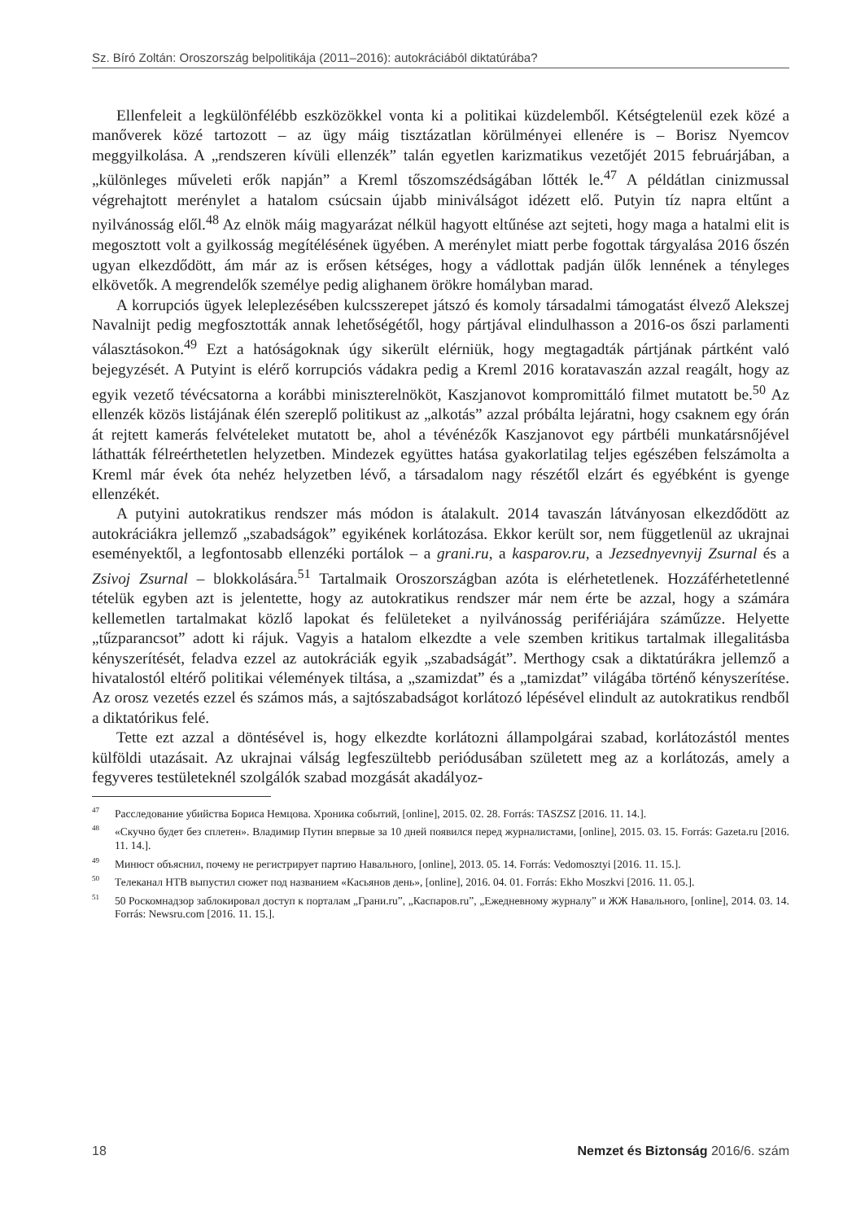Sz. Bíró Zoltán: Oroszország belpolitikája (2011–2016): autokráciából diktatúrába?
Ellenfeleit a legkülönfélébb eszközökkel vonta ki a politikai küzdelemből. Kétségtelenül ezek közé a manőverek közé tartozott – az ügy máig tisztázatlan körülményei ellenére is – Borisz Nyemcov meggyilkolása. A „rendszeren kívüli ellenzék” talán egyetlen karizmatikus vezetőjét 2015 februárjában, a „különleges műveleti erők napján” a Kreml tőszomszédságában lőtték le.<sup>47</sup> A példátlan cinizmussal végrehajtott merénylet a hatalom csúcsain újabb miniválságot idézett elő. Putyin tíz napra eltűnt a nyilvánosság elől.<sup>48</sup> Az elnök máig magyarázat nélkül hagyott eltűnése azt sejteti, hogy maga a hatalmi elit is megosztott volt a gyilkosság megítélésének ügyében. A merénylet miatt perbe fogottak tárgyalása 2016 őszén ugyan elkezdődött, ám már az is erősen kétséges, hogy a vádlottak padján ülők lennének a tényleges elkövetők. A megrendelők személye pedig alighanem örökre homályban marad.
A korrupciós ügyek leleplezésében kulcsszerepet játszó és komoly társadalmi támogatást élvező Alekszej Navalnijt pedig megfosztották annak lehetőségétől, hogy pártjával elindulhasson a 2016-os őszi parlamenti választásokon.<sup>49</sup> Ezt a hatóságoknak úgy sikerült elérniük, hogy megtagadták pártjának pártként való bejegyzését. A Putyint is elérő korrupciós vádakra pedig a Kreml 2016 koratavaszán azzal reagált, hogy az egyik vezető tévécsatorna a korábbi miniszterelnököt, Kaszjanovot kompromittáló filmet mutatott be.<sup>50</sup> Az ellenzék közös listájának élén szereplő politikust az „alkotás” azzal próbálta lejáratni, hogy csaknem egy órán át rejtett kamerás felvételeket mutatott be, ahol a tévénézők Kaszjanovot egy pártbéli munkatársnőjével láthatták félreérthetetlen helyzetben. Mindezek együttes hatása gyakorlatilag teljes egészében felszámolta a Kreml már évek óta nehéz helyzetben lévő, a társadalom nagy részétől elzárt és egyébként is gyenge ellenzékét.
A putyini autokratikus rendszer más módon is átalakult. 2014 tavaszán látványosan elkezdődött az autokráciákra jellemző „szabadságok” egyikének korlátozása. Ekkor került sor, nem függetlenül az ukrajnai eseményektől, a legfontosabb ellenzéki portálok – a grani.ru, a kasparov.ru, a Jezsednyevnyij Zsurnal és a Zsivoj Zsurnal – blokkolására.<sup>51</sup> Tartalmaik Oroszországban azóta is elérhetetlenek. Hozzáférhetetlenné tételük egyben azt is jelentette, hogy az autokratikus rendszer már nem érte be azzal, hogy a számára kellemetlen tartalmakat közlő lapokat és felületeket a nyilvánosság perifériájára száműzze. Helyette „tűzparancsot” adott ki rájuk. Vagyis a hatalom elkezdte a vele szemben kritikus tartalmak illegalitásba kényszerítését, feladva ezzel az autokráciák egyik „szabadságát”. Merthogy csak a diktatúrákra jellemző a hivatalostól eltérő politikai vélemények tiltása, a „szamizdat” és a „tamizdat” világába történő kényszerítése. Az orosz vezetés ezzel és számos más, a sajtószabadságot korlátozó lépésével elindult az autokratikus rendből a diktatórikus felé.
Tette ezt azzal a döntésével is, hogy elkezdte korlátozni állampolgárai szabad, korlátozástól mentes külföldi utazásait. Az ukrajnai válság legfeszültebb periódusában született meg az a korlátozás, amely a fegyveres testületeknél szolgálók szabad mozgását akadályoz-
<sup>47</sup> Расследование убийства Бориса Немцова. Хроника событий, [online], 2015. 02. 28. Forrás: TASZSZ [2016. 11. 14.].
<sup>48</sup> «Скучно будет без сплетен». Владимир Путин впервые за 10 дней появился перед журналистами, [online], 2015. 03. 15. Forrás: Gazeta.ru [2016. 11. 14.].
<sup>49</sup> Минюст объяснил, почему не регистрирует партию Навального, [online], 2013. 05. 14. Forrás: Vedomosztyi [2016. 11. 15.].
<sup>50</sup> Телеканал НТВ выпустил сюжет под названием «Касьянов день», [online], 2016. 04. 01. Forrás: Ekho Moszkvi [2016. 11. 05.].
<sup>51</sup> 50 Роскомнадзор заблокировал доступ к порталам „Грани.ru”, „Каспаров.ru”, „Ежедневному журналу” и ЖЖ Навального, [online], 2014. 03. 14. Forrás: Newsru.com [2016. 11. 15.].
18 Nemzet és Biztonság 2016/6. szám